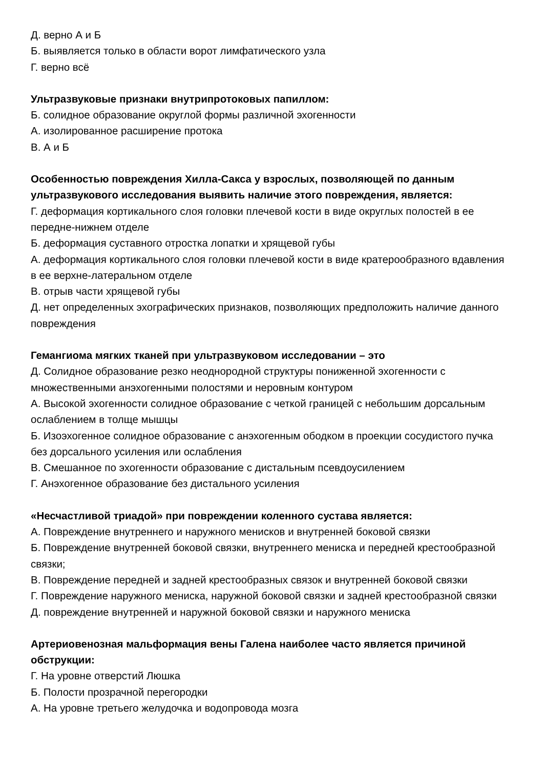Д. верно А и Б
Б. выявляется только в области ворот лимфатического узла
Г. верно всё
Ультразвуковые признаки внутрипротоковых папиллом:
Б. солидное образование округлой формы различной эхогенности
А. изолированное расширение протока
В. А и Б
Особенностью повреждения Хилла-Сакса у взрослых, позволяющей по данным ультразвукового исследования выявить наличие этого повреждения, является:
Г. деформация кортикального слоя головки плечевой кости в виде округлых полостей в ее передне-нижнем отделе
Б. деформация суставного отростка лопатки и хрящевой губы
А. деформация кортикального слоя головки плечевой кости в виде кратерообразного вдавления в ее верхне-латеральном отделе
В. отрыв части хрящевой губы
Д. нет определенных эхографических признаков, позволяющих предположить наличие данного повреждения
Гемангиома мягких тканей при ультразвуковом исследовании – это
Д. Солидное образование резко неоднородной структуры пониженной эхогенности с множественными анэхогенными полостями и неровным контуром
А. Высокой эхогенности солидное образование с четкой границей с небольшим дорсальным ослаблением в толще мышцы
Б. Изоэхогенное солидное образование с анэхогенным ободком в проекции сосудистого пучка без дорсального усиления или ослабления
В. Смешанное по эхогенности образование с дистальным псевдоусилением
Г. Анэхогенное образование без дистального усиления
«Несчастливой триадой» при повреждении коленного сустава является:
А. Повреждение внутреннего и наружного менисков и внутренней боковой связки
Б. Повреждение внутренней боковой связки, внутреннего мениска и передней крестообразной связки;
В. Повреждение передней и задней крестообразных связок и внутренней боковой связки
Г. Повреждение наружного мениска, наружной боковой связки и задней крестообразной связки
Д. повреждение внутренней и наружной боковой связки и наружного мениска
Артериовенозная мальформация вены Галена наиболее часто является причиной обструкции:
Г. На уровне отверстий Люшка
Б. Полости прозрачной перегородки
А. На уровне третьего желудочка и водопровода мозга